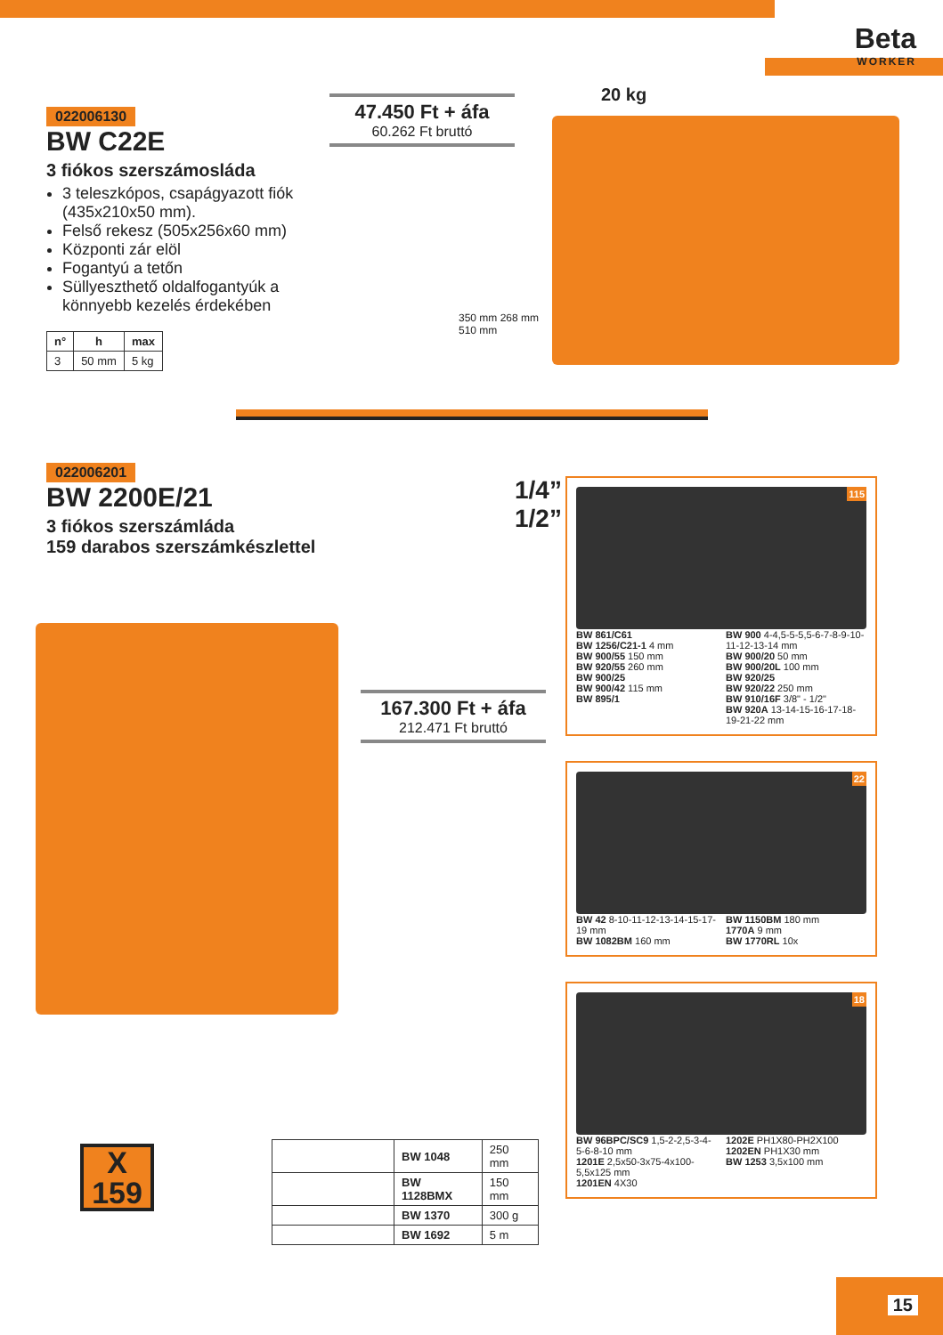Beta
WORKER
022006130
BW C22E
3 fiókos szerszámosláda
3 teleszkópos, csapágyazott fiók (435x210x50 mm).
Felső rekesz (505x256x60 mm)
Központi zár elöl
Fogantyú a tetőn
Süllyeszthető oldalfogantyúk a könnyebb kezelés érdekében
| n° | h | max |
| --- | --- | --- |
| 3 | 50 mm | 5 kg |
47.450 Ft + áfa
60.262 Ft bruttó
20 kg
350 mm 268 mm
510 mm
022006201
BW 2200E/21
3 fiókos szerszámláda
159 darabos szerszámkészlettel
1/4”
1/2”
167.300 Ft + áfa
212.471 Ft bruttó
X
159
| | BW 1048 | 250 mm |
| | BW 1128BMX | 150 mm |
| | BW 1370 | 300 g |
| | BW 1692 | 5 m |
115
BW 861/C61
BW 1256/C21-1 4 mm
BW 900/55 150 mm
BW 920/55 260 mm
BW 900/25
BW 900/42 115 mm
BW 895/1
BW 900 4-4,5-5-5,5-6-7-8-9-10-11-12-13-14 mm
BW 900/20 50 mm
BW 900/20L 100 mm
BW 920/25
BW 920/22 250 mm
BW 910/16F 3/8" - 1/2"
BW 920A 13-14-15-16-17-18-19-21-22 mm
22
BW 42 8-10-11-12-13-14-15-17-19 mm
BW 1082BM 160 mm
BW 1150BM 180 mm
1770A 9 mm
BW 1770RL 10x
18
BW 96BPC/SC9 1,5-2-2,5-3-4-5-6-8-10 mm
1201E 2,5x50-3x75-4x100-5,5x125 mm
1201EN 4X30
1202E PH1X80-PH2X100
1202EN PH1X30 mm
BW 1253 3,5x100 mm
15